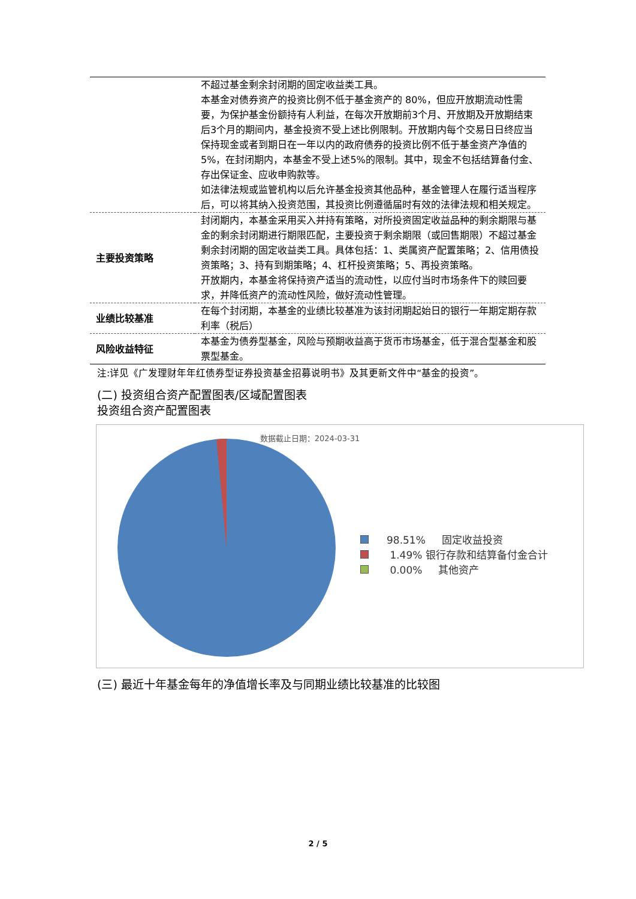| | 不超过基金剩余封闭期的固定收益类工具。 本基金对债券资产的投资比例不低于基金资产的 80%，但应开放期流动性需要，为保护基金份额持有人利益，在每次开放期前3个月、开放期及开放期结束后3个月的期间内，基金投资不受上述比例限制。开放期内每个交易日日终应当保持现金或者到期日在一年以内的政府债券的投资比例不低于基金资产净值的5%，在封闭期内，本基金不受上述5%的限制。其中，现金不包括结算备付金、存出保证金、应收申购款等。 如法律法规或监管机构以后允许基金投资其他品种，基金管理人在履行适当程序后，可以将其纳入投资范围，其投资比例遵循届时有效的法律法规和相关规定。 |
| 主要投资策略 | 封闭期内，本基金采用买入并持有策略，对所投资固定收益品种的剩余期限与基金的剩余封闭期进行期限匹配，主要投资于剩余期限（或回售期限）不超过基金剩余封闭期的固定收益类工具。具体包括：1、类属资产配置策略；2、信用债投资策略；3、持有到期策略；4、杠杆投资策略；5、再投资策略。 开放期内，本基金将保持资产适当的流动性，以应付当时市场条件下的赎回要求，并降低资产的流动性风险，做好流动性管理。 |
| 业绩比较基准 | 在每个封闭期，本基金的业绩比较基准为该封闭期起始日的银行一年期定期存款利率（税后） |
| 风险收益特征 | 本基金为债券型基金，风险与预期收益高于货币市场基金，低于混合型基金和股票型基金。 |
注:详见《广发理财年年红债券型证券投资基金招募说明书》及其更新文件中“基金的投资”。
(二) 投资组合资产配置图表/区域配置图表
投资组合资产配置图表
数据截止日期：2024-03-31
98.51% 固定收益投资
1.49% 银行存款和结算备付金合计
0.00% 其他资产
(三) 最近十年基金每年的净值增长率及与同期业绩比较基准的比较图
2 / 5